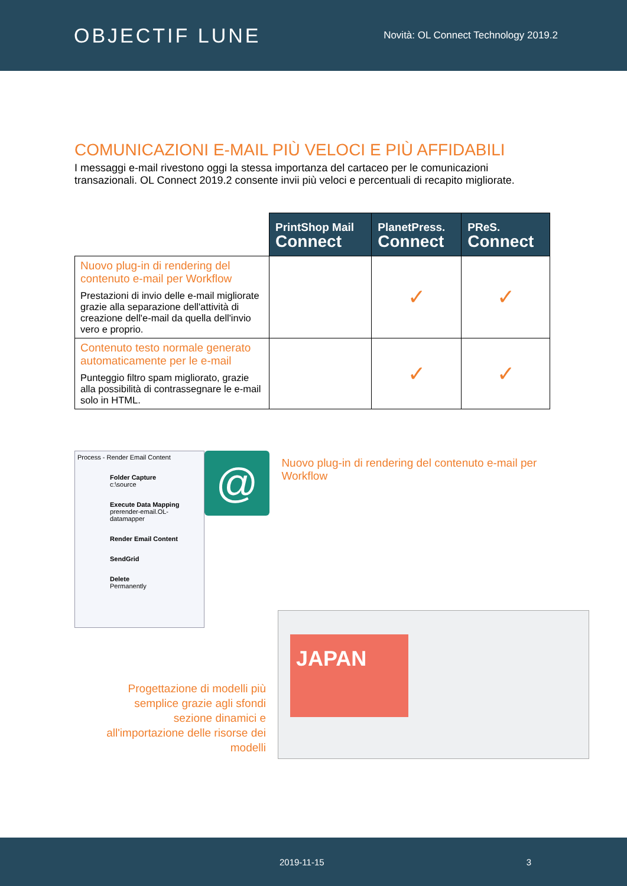OBJECTIF LUNE
Novità: OL Connect Technology 2019.2
COMUNICAZIONI E-MAIL PIÙ VELOCI E PIÙ AFFIDABILI
I messaggi e-mail rivestono oggi la stessa importanza del cartaceo per le comunicazioni transazionali. OL Connect 2019.2 consente invii più veloci e percentuali di recapito migliorate.
| | PrintShop Mail Connect | PlanetPress. Connect | PReS. Connect |
| Nuovo plug-in di rendering del contenuto e-mail per Workflow Prestazioni di invio delle e-mail migliorate grazie alla separazione dell'attività di creazione dell'e-mail da quella dell'invio vero e proprio. | | ✓ | ✓ |
| Contenuto testo normale generato automaticamente per le e-mail Punteggio filtro spam migliorato, grazie alla possibilità di contrassegnare le e-mail solo in HTML. | | ✓ | ✓ |
Process - Render Email Content
Folder Capture
c:\source
Execute Data Mapping
prerender-email.OL-datamapper
Render Email Content
SendGrid
Delete
Permanently
@
Nuovo plug-in di rendering del contenuto e-mail per Workflow
Progettazione di modelli più semplice grazie agli sfondi sezione dinamici e all'importazione delle risorse dei modelli
JAPAN
2019-11-15 3